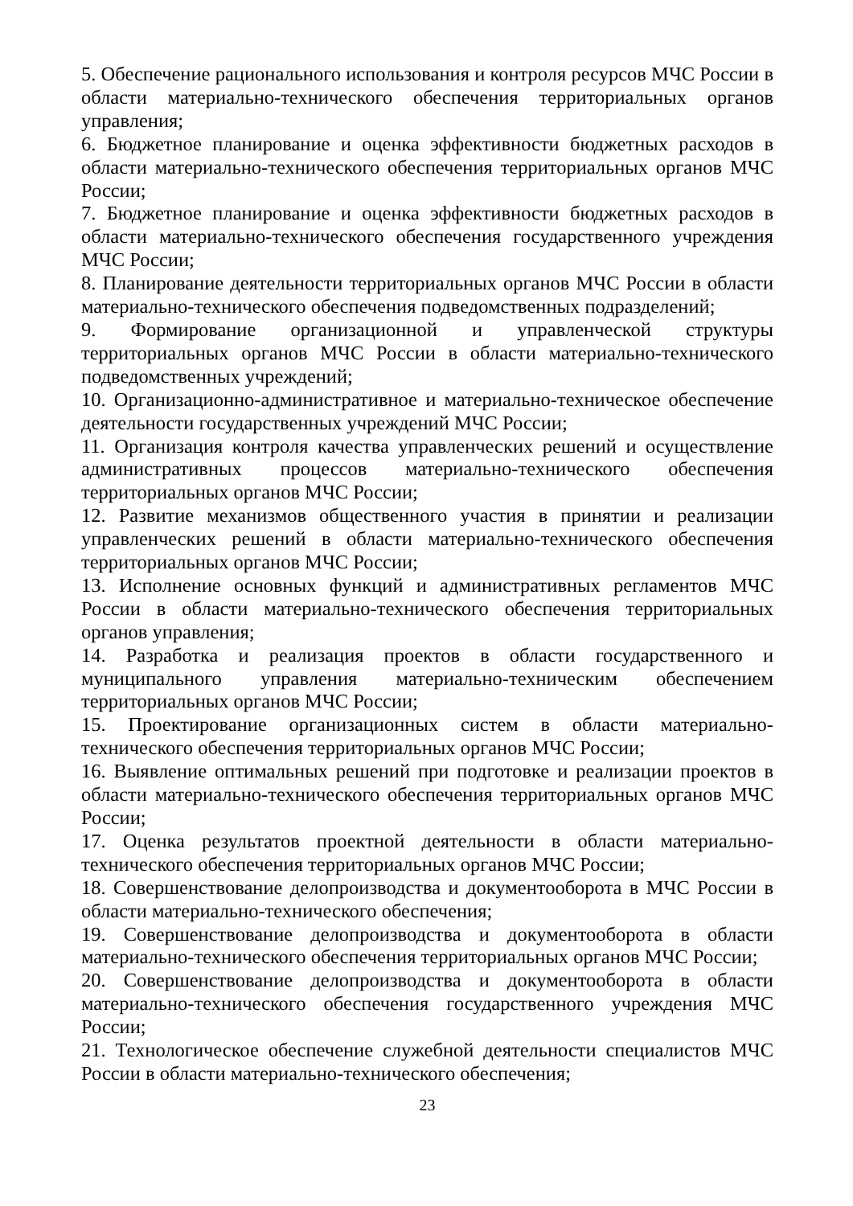5. Обеспечение рационального использования и контроля ресурсов МЧС России в области материально-технического обеспечения территориальных органов управления;
6. Бюджетное планирование и оценка эффективности бюджетных расходов в области материально-технического обеспечения территориальных органов МЧС России;
7. Бюджетное планирование и оценка эффективности бюджетных расходов в области материально-технического обеспечения государственного учреждения МЧС России;
8. Планирование деятельности территориальных органов МЧС России в области материально-технического обеспечения подведомственных подразделений;
9. Формирование организационной и управленческой структуры территориальных органов МЧС России в области материально-технического подведомственных учреждений;
10. Организационно-административное и материально-техническое обеспечение деятельности государственных учреждений МЧС России;
11. Организация контроля качества управленческих решений и осуществление административных процессов материально-технического обеспечения территориальных органов МЧС России;
12. Развитие механизмов общественного участия в принятии и реализации управленческих решений в области материально-технического обеспечения территориальных органов МЧС России;
13. Исполнение основных функций и административных регламентов МЧС России в области материально-технического обеспечения территориальных органов управления;
14. Разработка и реализация проектов в области государственного и муниципального управления материально-техническим обеспечением территориальных органов МЧС России;
15. Проектирование организационных систем в области материально-технического обеспечения территориальных органов МЧС России;
16. Выявление оптимальных решений при подготовке и реализации проектов в области материально-технического обеспечения территориальных органов МЧС России;
17. Оценка результатов проектной деятельности в области материально-технического обеспечения территориальных органов МЧС России;
18. Совершенствование делопроизводства и документооборота в МЧС России в области материально-технического обеспечения;
19. Совершенствование делопроизводства и документооборота в области материально-технического обеспечения территориальных органов МЧС России;
20. Совершенствование делопроизводства и документооборота в области материально-технического обеспечения государственного учреждения МЧС России;
21. Технологическое обеспечение служебной деятельности специалистов МЧС России в области материально-технического обеспечения;
23